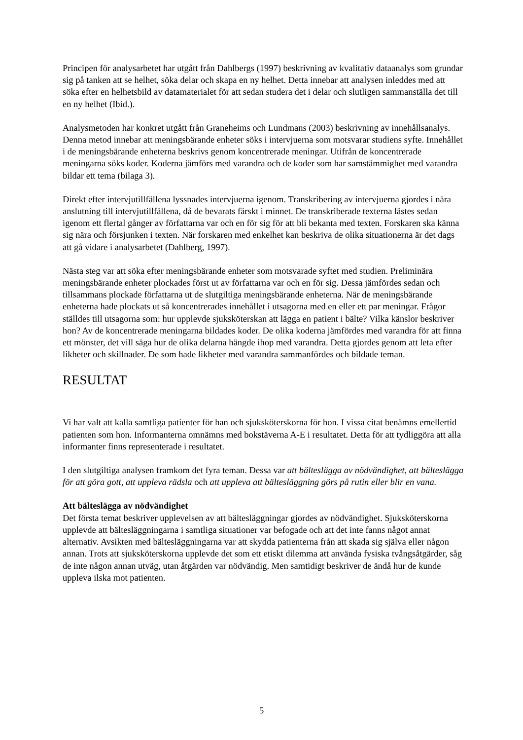Principen för analysarbetet har utgått från Dahlbergs (1997) beskrivning av kvalitativ dataanalys som grundar sig på tanken att se helhet, söka delar och skapa en ny helhet. Detta innebar att analysen inleddes med att söka efter en helhetsbild av datamaterialet för att sedan studera det i delar och slutligen sammanställa det till en ny helhet (Ibid.).
Analysmetoden har konkret utgått från Graneheims och Lundmans (2003) beskrivning av innehållsanalys. Denna metod innebar att meningsbärande enheter söks i intervjuerna som motsvarar studiens syfte. Innehållet i de meningsbärande enheterna beskrivs genom koncentrerade meningar. Utifrån de koncentrerade meningarna söks koder. Koderna jämförs med varandra och de koder som har samstämmighet med varandra bildar ett tema (bilaga 3).
Direkt efter intervjutillfällena lyssnades intervjuerna igenom. Transkribering av intervjuerna gjordes i nära anslutning till intervjutillfällena, då de bevarats färskt i minnet. De transkriberade texterna lästes sedan igenom ett flertal gånger av författarna var och en för sig för att bli bekanta med texten. Forskaren ska känna sig nära och försjunken i texten. När forskaren med enkelhet kan beskriva de olika situationerna är det dags att gå vidare i analysarbetet (Dahlberg, 1997).
Nästa steg var att söka efter meningsbärande enheter som motsvarade syftet med studien. Preliminära meningsbärande enheter plockades först ut av författarna var och en för sig. Dessa jämfördes sedan och tillsammans plockade författarna ut de slutgiltiga meningsbärande enheterna. När de meningsbärande enheterna hade plockats ut så koncentrerades innehållet i utsagorna med en eller ett par meningar. Frågor ställdes till utsagorna som: hur upplevde sjuksköterskan att lägga en patient i bälte? Vilka känslor beskriver hon? Av de koncentrerade meningarna bildades koder. De olika koderna jämfördes med varandra för att finna ett mönster, det vill säga hur de olika delarna hängde ihop med varandra. Detta gjordes genom att leta efter likheter och skillnader. De som hade likheter med varandra sammanfördes och bildade teman.
RESULTAT
Vi har valt att kalla samtliga patienter för han och sjuksköterskorna för hon. I vissa citat benämns emellertid patienten som hon. Informanterna omnämns med bokstäverna A-E i resultatet. Detta för att tydliggöra att alla informanter finns representerade i resultatet.
I den slutgiltiga analysen framkom det fyra teman. Dessa var att bälteslägga av nödvändighet, att bälteslägga för att göra gott, att uppleva rädsla och att uppleva att bältesläggning görs på rutin eller blir en vana.
Att bälteslägga av nödvändighet
Det första temat beskriver upplevelsen av att bältesläggningar gjordes av nödvändighet. Sjuksköterskorna upplevde att bältesläggningarna i samtliga situationer var befogade och att det inte fanns något annat alternativ. Avsikten med bältesläggningarna var att skydda patienterna från att skada sig själva eller någon annan. Trots att sjuksköterskorna upplevde det som ett etiskt dilemma att använda fysiska tvångsåtgärder, såg de inte någon annan utväg, utan åtgärden var nödvändig. Men samtidigt beskriver de ändå hur de kunde uppleva ilska mot patienten.
5